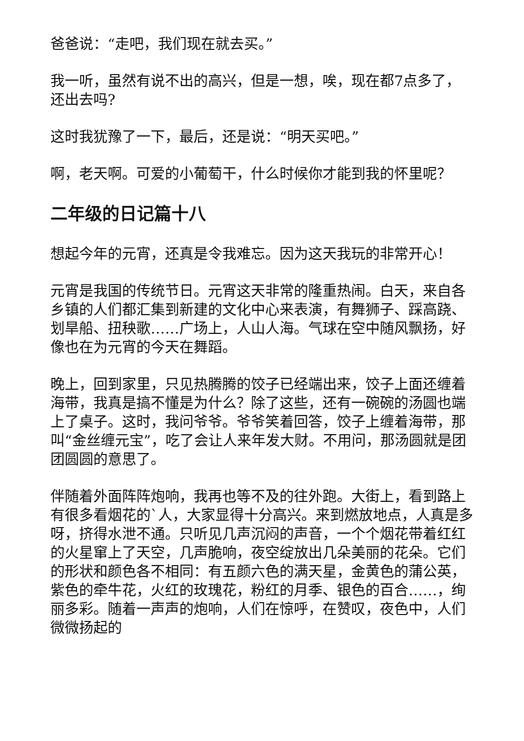爸爸说：“走吧，我们现在就去买。”
我一听，虽然有说不出的高兴，但是一想，唉，现在都7点多了，还出去吗?
这时我犹豫了一下，最后，还是说：“明天买吧。”
啊，老天啊。可爱的小葡萄干，什么时候你才能到我的怀里呢？
二年级的日记篇十八
想起今年的元宵，还真是令我难忘。因为这天我玩的非常开心！
元宵是我国的传统节日。元宵这天非常的隆重热闹。白天，来自各乡镇的人们都汇集到新建的文化中心来表演，有舞狮子、踩高跷、划旱船、扭秧歌……广场上，人山人海。气球在空中随风飘扬，好像也在为元宵的今天在舞蹈。
晚上，回到家里，只见热腾腾的饺子已经端出来，饺子上面还缠着海带，我真是搞不懂是为什么？除了这些，还有一碗碗的汤圆也端上了桌子。这时，我问爷爷。爷爷笑着回答，饺子上缠着海带，那叫“金丝缠元宝”，吃了会让人来年发大财。不用问，那汤圆就是团团圆圆的意思了。
伴随着外面阵阵炮响，我再也等不及的往外跑。大街上，看到路上有很多看烟花的`人，大家显得十分高兴。来到燃放地点，人真是多呀，挤得水泄不通。只听见几声沉闷的声音，一个个烟花带着红红的火星窜上了天空，几声脆响，夜空绽放出几朵美丽的花朵。它们的形状和颜色各不相同：有五颜六色的满天星，金黄色的蒲公英，紫色的牵牛花，火红的玫瑰花，粉红的月季、银色的百合……，绚丽多彩。随着一声声的炮响，人们在惊呼，在赞叹，夜色中，人们微微扬起的